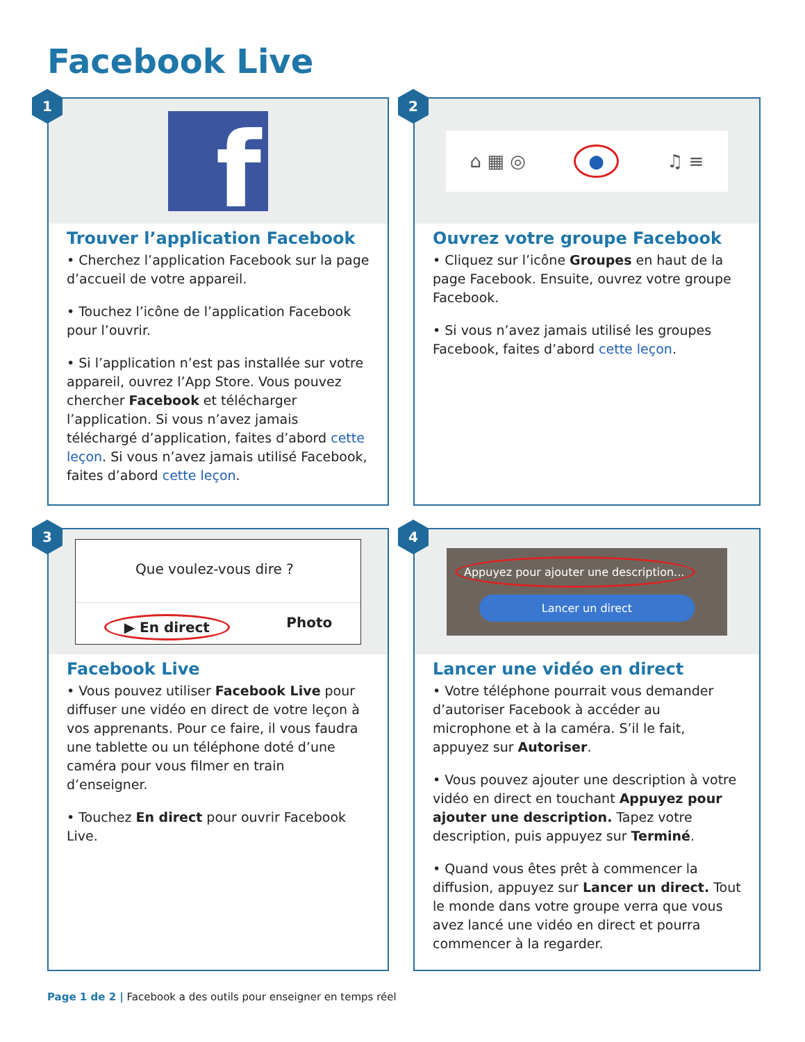Facebook Live
1
f
Trouver l’application Facebook
• Cherchez l’application Facebook sur la page d’accueil de votre appareil.
• Touchez l’icône de l’application Facebook pour l’ouvrir.
• Si l’application n’est pas installée sur votre appareil, ouvrez l’App Store. Vous pouvez chercher Facebook et télécharger l’application. Si vous n’avez jamais téléchargé d’application, faites d’abord cette leçon. Si vous n’avez jamais utilisé Facebook, faites d’abord cette leçon.
2
⌂ ▦ ◎ ● ♫ ≡
Ouvrez votre groupe Facebook
• Cliquez sur l’icône Groupes en haut de la page Facebook. Ensuite, ouvrez votre groupe Facebook.
• Si vous n’avez jamais utilisé les groupes Facebook, faites d’abord cette leçon.
3
Que voulez-vous dire ?
▶ En direct Photo
Facebook Live
• Vous pouvez utiliser Facebook Live pour diffuser une vidéo en direct de votre leçon à vos apprenants. Pour ce faire, il vous faudra une tablette ou un téléphone doté d’une caméra pour vous filmer en train d’enseigner.
• Touchez En direct pour ouvrir Facebook Live.
4
Appuyez pour ajouter une description...
Lancer un direct
Lancer une vidéo en direct
• Votre téléphone pourrait vous demander d’autoriser Facebook à accéder au microphone et à la caméra. S’il le fait, appuyez sur Autoriser.
• Vous pouvez ajouter une description à votre vidéo en direct en touchant Appuyez pour ajouter une description. Tapez votre description, puis appuyez sur Terminé.
• Quand vous êtes prêt à commencer la diffusion, appuyez sur Lancer un direct. Tout le monde dans votre groupe verra que vous avez lancé une vidéo en direct et pourra commencer à la regarder.
Page 1 de 2 | Facebook a des outils pour enseigner en temps réel